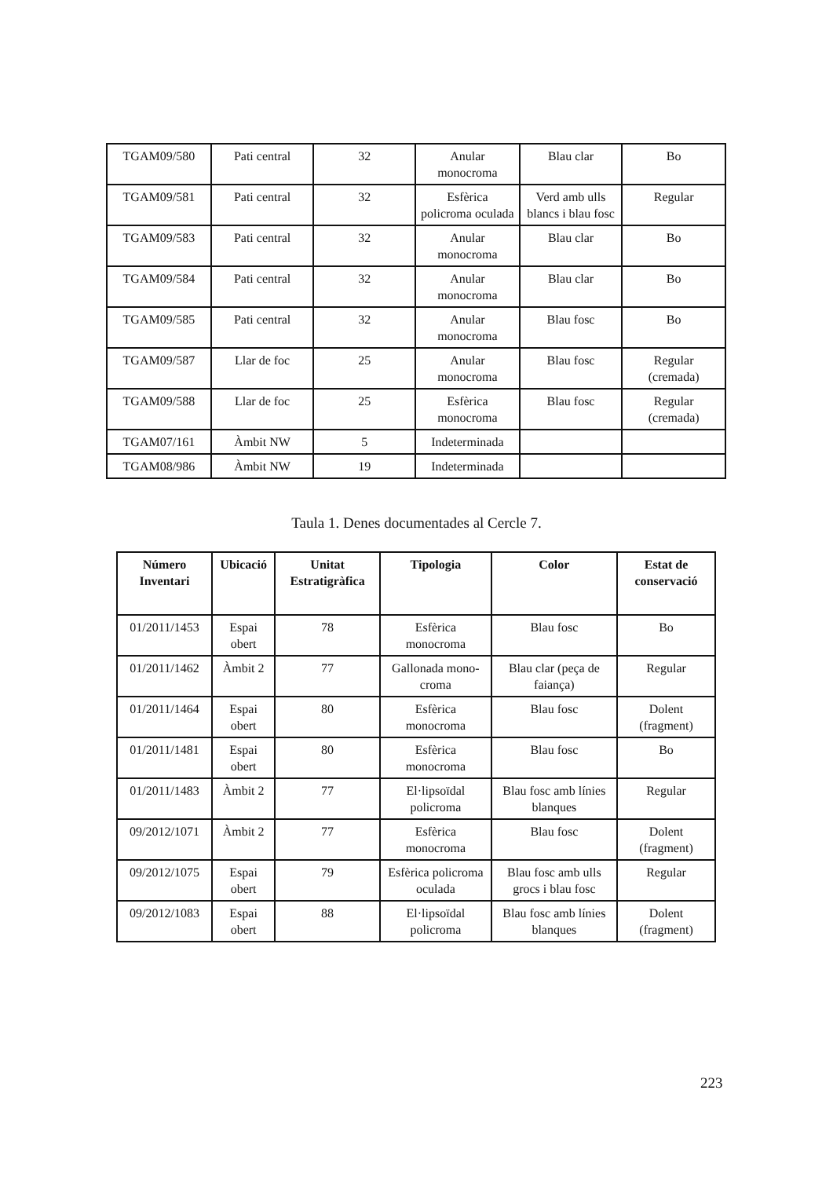| TGAM09/580 | Pati central | 32 | Anular monocroma | Blau clar | Bo |
| TGAM09/581 | Pati central | 32 | Esfèrica policroma oculada | Verd amb ulls blancs i blau fosc | Regular |
| TGAM09/583 | Pati central | 32 | Anular monocroma | Blau clar | Bo |
| TGAM09/584 | Pati central | 32 | Anular monocroma | Blau clar | Bo |
| TGAM09/585 | Pati central | 32 | Anular monocroma | Blau fosc | Bo |
| TGAM09/587 | Llar de foc | 25 | Anular monocroma | Blau fosc | Regular (cremada) |
| TGAM09/588 | Llar de foc | 25 | Esfèrica monocroma | Blau fosc | Regular (cremada) |
| TGAM07/161 | Àmbit NW | 5 | Indeterminada | | |
| TGAM08/986 | Àmbit NW | 19 | Indeterminada | | |
Taula 1. Denes documentades al Cercle 7.
| Número Inventari | Ubicació | Unitat Estratigràfica | Tipologia | Color | Estat de conservació |
| --- | --- | --- | --- | --- | --- |
| 01/2011/1453 | Espai obert | 78 | Esfèrica monocroma | Blau fosc | Bo |
| 01/2011/1462 | Àmbit 2 | 77 | Gallonada mono-croma | Blau clar (peça de faiança) | Regular |
| 01/2011/1464 | Espai obert | 80 | Esfèrica monocroma | Blau fosc | Dolent (fragment) |
| 01/2011/1481 | Espai obert | 80 | Esfèrica monocroma | Blau fosc | Bo |
| 01/2011/1483 | Àmbit 2 | 77 | El·lipsoïdal policroma | Blau fosc amb línies blanques | Regular |
| 09/2012/1071 | Àmbit 2 | 77 | Esfèrica monocroma | Blau fosc | Dolent (fragment) |
| 09/2012/1075 | Espai obert | 79 | Esfèrica policroma oculada | Blau fosc amb ulls grocs i blau fosc | Regular |
| 09/2012/1083 | Espai obert | 88 | El·lipsoïdal policroma | Blau fosc amb línies blanques | Dolent (fragment) |
223